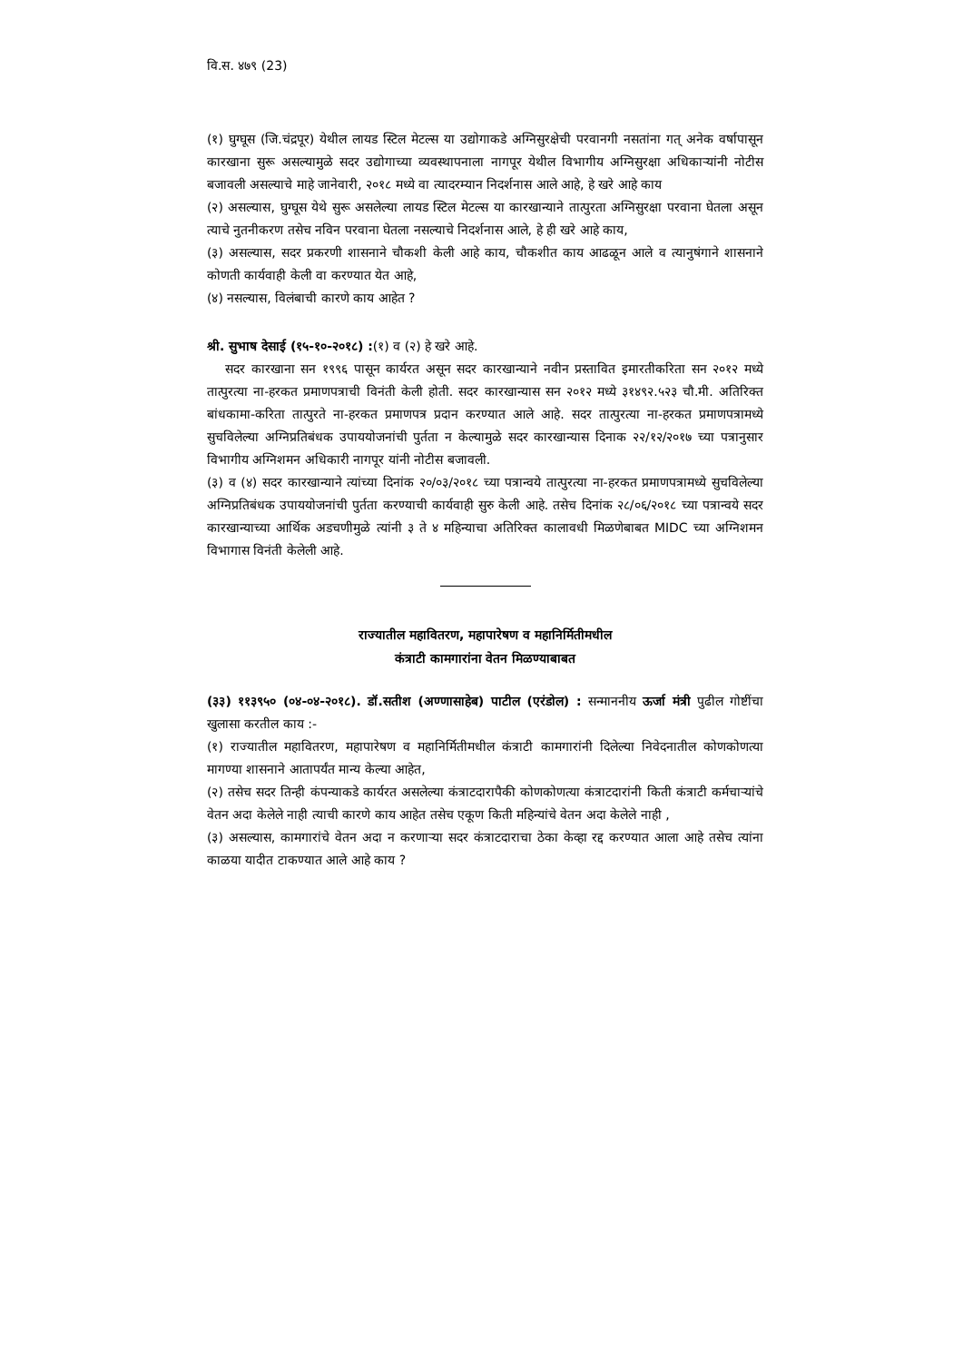वि.स. ४७९ (23)
(१) घुग्घूस (जि.चंद्रपूर) येथील लायड स्टिल मेटल्स या उद्योगाकडे अग्निसुरक्षेची परवानगी नसतांना गत् अनेक वर्षापासून कारखाना सुरू असल्यामुळे सदर उद्योगाच्या व्यवस्थापनाला नागपूर येथील विभागीय अग्निसुरक्षा अधिकाऱ्यांनी नोटीस बजावली असल्याचे माहे जानेवारी, २०१८ मध्ये वा त्यादरम्यान निदर्शनास आले आहे, हे खरे आहे काय
(२) असल्यास, घुग्घूस येथे सुरू असलेल्या लायड स्टिल मेटल्स या कारखान्याने तात्पुरता अग्निसुरक्षा परवाना घेतला असून त्याचे नुतनीकरण तसेच नविन परवाना घेतला नसल्याचे निदर्शनास आले, हे ही खरे आहे काय,
(३) असल्यास, सदर प्रकरणी शासनाने चौकशी केली आहे काय, चौकशीत काय आढळून आले व त्यानुषंगाने शासनाने कोणती कार्यवाही केली वा करण्यात येत आहे,
(४) नसल्यास, विलंबाची कारणे काय आहेत ?
श्री. सुभाष देसाई (१५-१०-२०१८) :(१) व (२) हे खरे आहे.
सदर कारखाना सन १९९६ पासून कार्यरत असून सदर कारखान्याने नवीन प्रस्तावित इमारतीकरिता सन २०१२ मध्ये तात्पुरत्या ना-हरकत प्रमाणपत्राची विनंती केली होती. सदर कारखान्यास सन २०१२ मध्ये ३१४९२.५२३ चौ.मी. अतिरिक्त बांधकामा-करिता तात्पुरते ना-हरकत प्रमाणपत्र प्रदान करण्यात आले आहे. सदर तात्पुरत्या ना-हरकत प्रमाणपत्रामध्ये सुचविलेल्या अग्निप्रतिबंधक उपाययोजनांची पुर्तता न केल्यामुळे सदर कारखान्यास दिनाक २२/१२/२०१७ च्या पत्रानुसार विभागीय अग्निशमन अधिकारी नागपूर यांनी नोटीस बजावली.
(३) व (४) सदर कारखान्याने त्यांच्या दिनांक २०/०३/२०१८ च्या पत्रान्वये तात्पुरत्या ना-हरकत प्रमाणपत्रामध्ये सुचविलेल्या अग्निप्रतिबंधक उपाययोजनांची पुर्तता करण्याची कार्यवाही सुरु केली आहे. तसेच दिनांक २८/०६/२०१८ च्या पत्रान्वये सदर कारखान्याच्या आर्थिक अडचणीमुळे त्यांनी ३ ते ४ महिन्याचा अतिरिक्त कालावधी मिळणेबाबत MIDC च्या अग्निशमन विभागास विनंती केलेली आहे.
राज्यातील महावितरण, महापारेषण व महानिर्मितीमधील
कंत्राटी कामगारांना वेतन मिळण्याबाबत
(३३) ११३९५० (०४-०४-२०१८). डॉ.सतीश (अण्णासाहेब) पाटील (एरंडोल) : सन्माननीय ऊर्जा मंत्री पुढील गोष्टींचा खुलासा करतील काय :-
(१) राज्यातील महावितरण, महापारेषण व महानिर्मितीमधील कंत्राटी कामगारांनी दिलेल्या निवेदनातील कोणकोणत्या मागण्या शासनाने आतापर्यंत मान्य केल्या आहेत,
(२) तसेच सदर तिन्ही कंपन्याकडे कार्यरत असलेल्या कंत्राटदारापैकी कोणकोणत्या कंत्राटदारांनी किती कंत्राटी कर्मचाऱ्यांचे वेतन अदा केलेले नाही त्याची कारणे काय आहेत तसेच एकूण किती महिन्यांचे वेतन अदा केलेले नाही ,
(३) असल्यास, कामगारांचे वेतन अदा न करणाऱ्या सदर कंत्राटदाराचा ठेका केव्हा रद्द करण्यात आला आहे तसेच त्यांना काळया यादीत टाकण्यात आले आहे काय ?